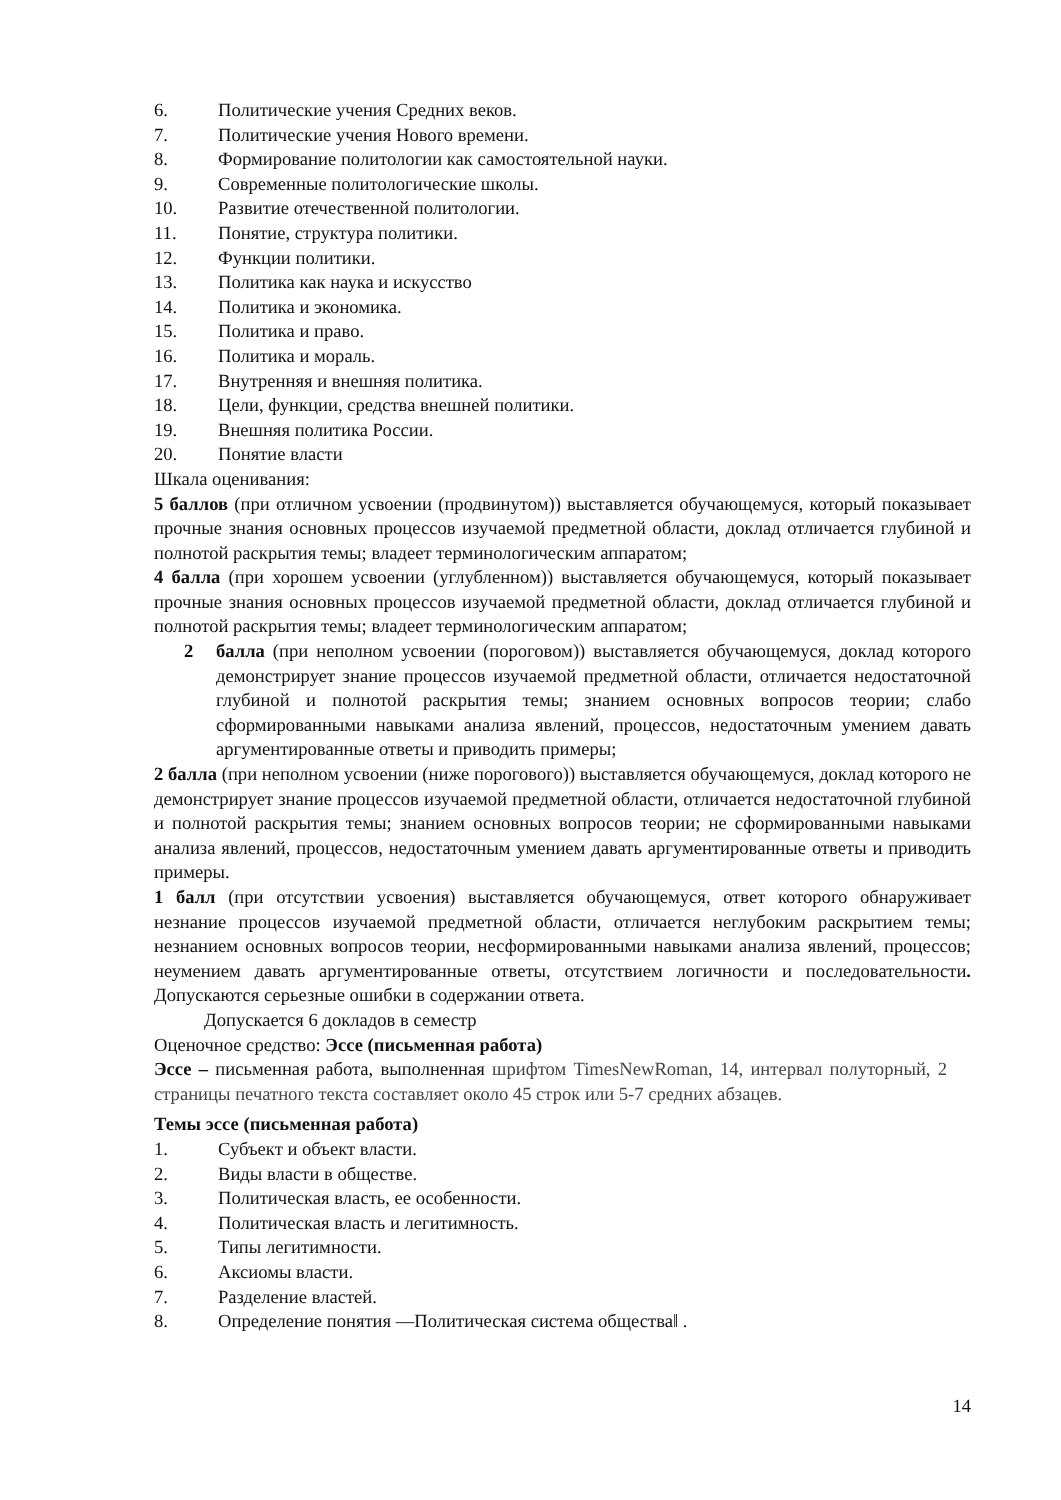6. Политические учения Средних веков.
7. Политические учения Нового времени.
8. Формирование политологии как самостоятельной науки.
9. Современные политологические школы.
10. Развитие отечественной политологии.
11. Понятие, структура политики.
12. Функции политики.
13. Политика как наука и искусство
14. Политика и экономика.
15. Политика и право.
16. Политика и мораль.
17. Внутренняя и внешняя политика.
18. Цели, функции, средства внешней политики.
19. Внешняя политика России.
20. Понятие власти
Шкала оценивания:
5 баллов (при отличном усвоении (продвинутом)) выставляется обучающемуся, который показывает прочные знания основных процессов изучаемой предметной области, доклад отличается глубиной и полнотой раскрытия темы; владеет терминологическим аппаратом;
4 балла (при хорошем усвоении (углубленном)) выставляется обучающемуся, который показывает прочные знания основных процессов изучаемой предметной области, доклад отличается глубиной и полнотой раскрытия темы; владеет терминологическим аппаратом;
2 балла (при неполном усвоении (пороговом)) выставляется обучающемуся, доклад которого демонстрирует знание процессов изучаемой предметной области, отличается недостаточной глубиной и полнотой раскрытия темы; знанием основных вопросов теории; слабо сформированными навыками анализа явлений, процессов, недостаточным умением давать аргументированные ответы и приводить примеры;
2 балла (при неполном усвоении (ниже порогового)) выставляется обучающемуся, доклад которого не демонстрирует знание процессов изучаемой предметной области, отличается недостаточной глубиной и полнотой раскрытия темы; знанием основных вопросов теории; не сформированными навыками анализа явлений, процессов, недостаточным умением давать аргументированные ответы и приводить примеры.
1 балл (при отсутствии усвоения) выставляется обучающемуся, ответ которого обнаруживает незнание процессов изучаемой предметной области, отличается неглубоким раскрытием темы; незнанием основных вопросов теории, несформированными навыками анализа явлений, процессов; неумением давать аргументированные ответы, отсутствием логичности и последовательности. Допускаются серьезные ошибки в содержании ответа.
Допускается 6 докладов в семестр
Оценочное средство: Эссе (письменная работа)
Эссе – письменная работа, выполненная шрифтом TimesNewRoman, 14, интервал полуторный, 2 страницы печатного текста составляет около 45 строк или 5-7 средних абзацев.
Темы эссе (письменная работа)
1. Субъект и объект власти.
2. Виды власти в обществе.
3. Политическая власть, ее особенности.
4. Политическая власть и легитимность.
5. Типы легитимности.
6. Аксиомы власти.
7. Разделение властей.
8. Определение понятия ―Политическая система общества‖ .
14